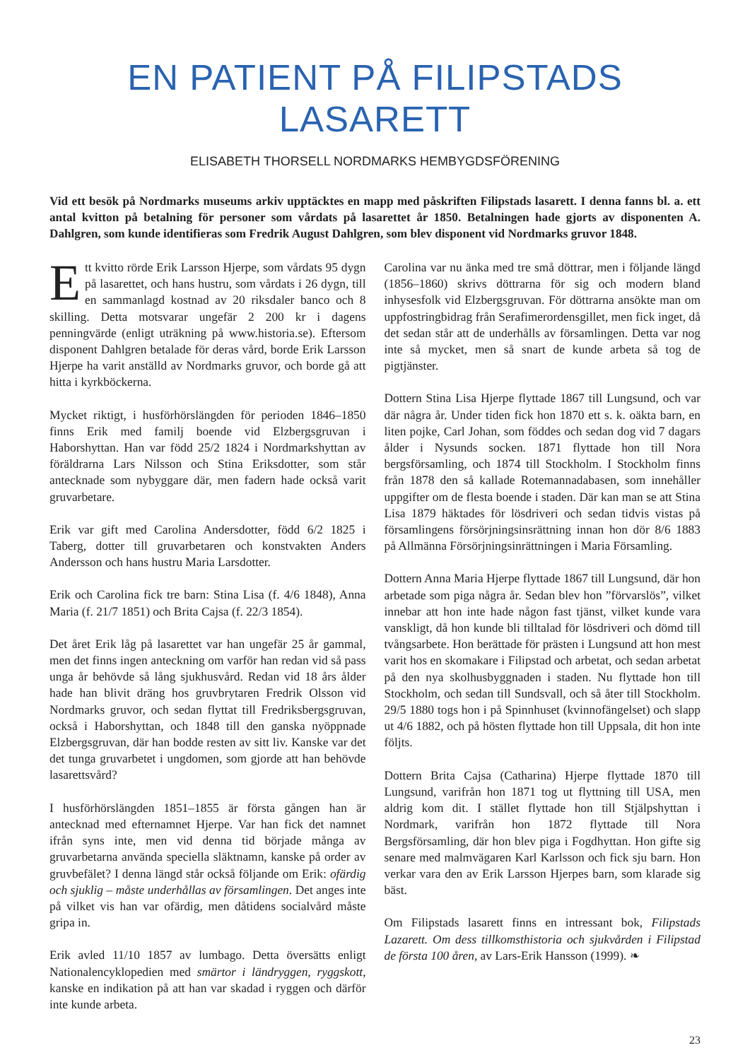EN PATIENT PÅ FILIPSTADS LASARETT
ELISABETH THORSELL NORDMARKS HEMBYGDSFÖRENING
Vid ett besök på Nordmarks museums arkiv upptäcktes en mapp med påskriften Filipstads lasarett. I denna fanns bl. a. ett antal kvitton på betalning för personer som vårdats på lasarettet år 1850. Betalningen hade gjorts av disponenten A. Dahlgren, som kunde identifieras som Fredrik August Dahlgren, som blev disponent vid Nordmarks gruvor 1848.
Ett kvitto rörde Erik Larsson Hjerpe, som vårdats 95 dygn på lasarettet, och hans hustru, som vårdats i 26 dygn, till en sammanlagd kostnad av 20 riksdaler banco och 8 skilling. Detta motsvarar ungefär 2 200 kr i dagens penningvärde (enligt uträkning på www.historia.se). Eftersom disponent Dahlgren betalade för deras vård, borde Erik Larsson Hjerpe ha varit anställd av Nordmarks gruvor, och borde gå att hitta i kyrkböckerna.
Mycket riktigt, i husförhörslängden för perioden 1846–1850 finns Erik med familj boende vid Elzbergsgruvan i Haborshyttan. Han var född 25/2 1824 i Nordmarkshyttan av föräldrarna Lars Nilsson och Stina Eriksdotter, som står antecknade som nybyggare där, men fadern hade också varit gruvarbetare.
Erik var gift med Carolina Andersdotter, född 6/2 1825 i Taberg, dotter till gruvarbetaren och konstvakten Anders Andersson och hans hustru Maria Larsdotter.
Erik och Carolina fick tre barn: Stina Lisa (f. 4/6 1848), Anna Maria (f. 21/7 1851) och Brita Cajsa (f. 22/3 1854).
Det året Erik låg på lasarettet var han ungefär 25 år gammal, men det finns ingen anteckning om varför han redan vid så pass unga år behövde så lång sjukhusvård. Redan vid 18 års ålder hade han blivit dräng hos gruvbrytaren Fredrik Olsson vid Nordmarks gruvor, och sedan flyttat till Fredriksbergsgruvan, också i Haborshyttan, och 1848 till den ganska nyöppnade Elzbergsgruvan, där han bodde resten av sitt liv. Kanske var det det tunga gruvarbetet i ungdomen, som gjorde att han behövde lasarettsvård?
I husförhörslängden 1851–1855 är första gången han är antecknad med efternamnet Hjerpe. Var han fick det namnet ifrån syns inte, men vid denna tid började många av gruvarbetarna använda speciella släktnamn, kanske på order av gruvbefälet? I denna längd står också följande om Erik: ofärdig och sjuklig – måste underhållas av församlingen. Det anges inte på vilket vis han var ofärdig, men dåtidens socialvård måste gripa in.
Erik avled 11/10 1857 av lumbago. Detta översätts enligt Nationalencyklopedien med smärtor i ländryggen, ryggskott, kanske en indikation på att han var skadad i ryggen och därför inte kunde arbeta.
Carolina var nu änka med tre små döttrar, men i följande längd (1856–1860) skrivs döttrarna för sig och modern bland inhysesfolk vid Elzbergsgruvan. För döttrarna ansökte man om uppfostringbidrag från Serafimerordensgillet, men fick inget, då det sedan står att de underhålls av församlingen. Detta var nog inte så mycket, men så snart de kunde arbeta så tog de pigtjänster.
Dottern Stina Lisa Hjerpe flyttade 1867 till Lungsund, och var där några år. Under tiden fick hon 1870 ett s. k. oäkta barn, en liten pojke, Carl Johan, som föddes och sedan dog vid 7 dagars ålder i Nysunds socken. 1871 flyttade hon till Nora bergsförsamling, och 1874 till Stockholm. I Stockholm finns från 1878 den så kallade Rotemannadabasen, som innehåller uppgifter om de flesta boende i staden. Där kan man se att Stina Lisa 1879 häktades för lösdriveri och sedan tidvis vistas på församlingens försörjningsinsrättning innan hon dör 8/6 1883 på Allmänna Försörjningsinrättningen i Maria Församling.
Dottern Anna Maria Hjerpe flyttade 1867 till Lungsund, där hon arbetade som piga några år. Sedan blev hon ”förvarslös”, vilket innebar att hon inte hade någon fast tjänst, vilket kunde vara vanskligt, då hon kunde bli tilltalad för lösdriveri och dömd till tvångsarbete. Hon berättade för prästen i Lungsund att hon mest varit hos en skomakare i Filipstad och arbetat, och sedan arbetat på den nya skolhusbyggnaden i staden. Nu flyttade hon till Stockholm, och sedan till Sundsvall, och så åter till Stockholm. 29/5 1880 togs hon i på Spinnhuset (kvinnofängelset) och slapp ut 4/6 1882, och på hösten flyttade hon till Uppsala, dit hon inte följts.
Dottern Brita Cajsa (Catharina) Hjerpe flyttade 1870 till Lungsund, varifrån hon 1871 tog ut flyttning till USA, men aldrig kom dit. I stället flyttade hon till Stjälpshyttan i Nordmark, varifrån hon 1872 flyttade till Nora Bergsförsamling, där hon blev piga i Fogdhyttan. Hon gifte sig senare med malmvägaren Karl Karlsson och fick sju barn. Hon verkar vara den av Erik Larsson Hjerpes barn, som klarade sig bäst.
Om Filipstads lasarett finns en intressant bok, Filipstads Lazarett. Om dess tillkomsthistoria och sjukvården i Filipstad de första 100 åren, av Lars-Erik Hansson (1999). ❧
23